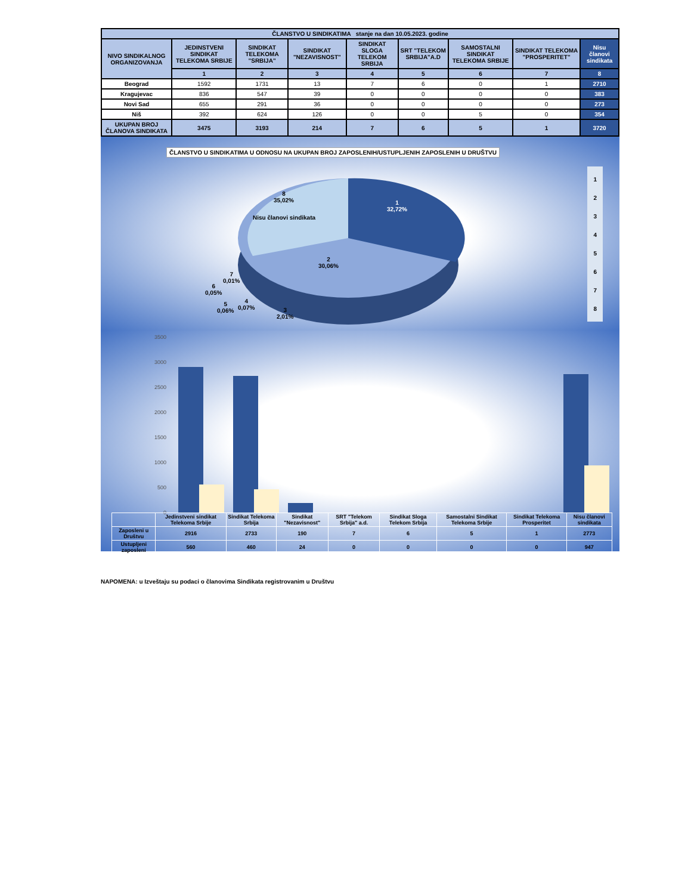| ČLANSTVO U SINDIKATIMA stanje na dan 10.05.2023. godine | | | | | | | | |
| --- | --- | --- | --- | --- | --- | --- | --- | --- |
| NIVO SINDIKALNOG ORGANIZOVANJA | JEDINSTVENI SINDIKAT TELEKOMA SRBIJE | SINDIKAT TELEKOMA "SRBIJA" | SINDIKAT "NEZAVISNOST" | SINDIKAT SLOGA TELEKOM SRBIJA | SRT "TELEKOM SRBIJA"A.D | SAMOSTALNI SINDIKAT TELEKOMA SRBIJE | SINDIKAT TELEKOMA "PROSPERITET" | Nisu članovi sindikata |
| | 1 | 2 | 3 | 4 | 5 | 6 | 7 | 8 |
| Beograd | 1592 | 1731 | 13 | 7 | 6 | 0 | 1 | 2710 |
| Kragujevac | 836 | 547 | 39 | 0 | 0 | 0 | 0 | 383 |
| Novi Sad | 655 | 291 | 36 | 0 | 0 | 0 | 0 | 273 |
| Niš | 392 | 624 | 126 | 0 | 0 | 5 | 0 | 354 |
| UKUPAN BROJ ČLANOVA SINDIKATA | 3475 | 3193 | 214 | 7 | 6 | 5 | 1 | 3720 |
ČLANSTVO U SINDIKATIMA U ODNOSU NA UKUPAN BROJ ZAPOSLENIH/USTUPLJENIH ZAPOSLENIH U DRUŠTVU
8
35,02%
Nisu članovi sindikata
1
32,72%
2
30,06%
7
0,01%
6
0,05%
5
0,06%
4
0,07%
3
2,01%
1
2
3
4
5
6
7
8
3500
3000
2500
2000
1500
1000
500
0
| | Jedinstveni sindikat Telekoma Srbije | Sindikat Telekoma Srbija | Sindikat "Nezavisnost" | SRT "Telekom Srbija" a.d. | Sindikat Sloga Telekom Srbija | Samostalni Sindikat Telekoma Srbije | Sindikat Telekoma Prosperitet | Nisu članovi sindikata |
| Zaposleni u Društvu | 2916 | 2733 | 190 | 7 | 6 | 5 | 1 | 2773 |
| Ustupljeni zaposleni | 560 | 460 | 24 | 0 | 0 | 0 | 0 | 947 |
NAPOMENA: u Izveštaju su podaci o članovima Sindikata registrovanim u Društvu